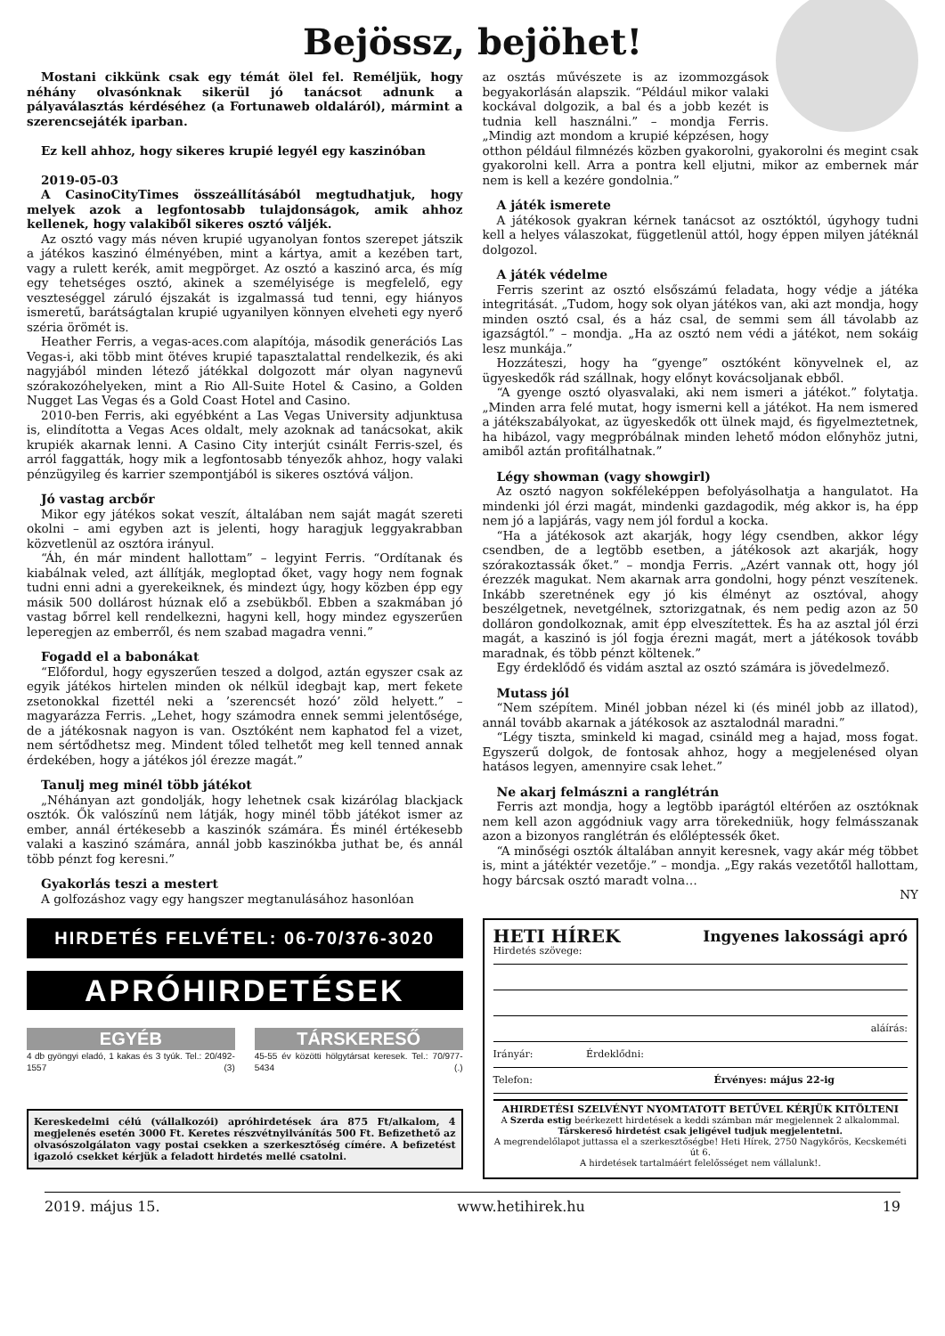Bejössz, bejöhet!
Mostani cikkünk csak egy témát ölel fel. Reméljük, hogy néhány olvasónknak sikerül jó tanácsot adnunk a pályaválasztás kérdéséhez (a Fortunaweb oldaláról), mármint a szerencsejáték iparban.
Ez kell ahhoz, hogy sikeres krupié legyél egy kaszinóban
2019-05-03
A CasinoCityTimes összeállításából megtudhatjuk, hogy melyek azok a legfontosabb tulajdonságok, amik ahhoz kellenek, hogy valakiből sikeres osztó váljék.
Az osztó vagy más néven krupié ugyanolyan fontos szerepet játszik a játékos kaszinó élményében, mint a kártya, amit a kezében tart, vagy a rulett kerék, amit megpörget. Az osztó a kaszinó arca, és míg egy tehetséges osztó, akinek a személyisége is megfelelő, egy veszteséggel záruló éjszakát is izgalmassá tud tenni, egy hiányos ismeretű, barátságtalan krupié ugyanilyen könnyen elveheti egy nyerő széria örömét is.
Heather Ferris, a vegas-aces.com alapítója, második generációs Las Vegas-i, aki több mint ötéves krupié tapasztalattal rendelkezik, és aki nagyjából minden létező játékkal dolgozott már olyan nagynevű szórakozóhelyeken, mint a Rio All-Suite Hotel & Casino, a Golden Nugget Las Vegas és a Gold Coast Hotel and Casino.
2010-ben Ferris, aki egyébként a Las Vegas University adjunktusa is, elindította a Vegas Aces oldalt, mely azoknak ad tanácsokat, akik krupiék akarnak lenni. A Casino City interjút csinált Ferris-szel, és arról faggatták, hogy mik a legfontosabb tényezők ahhoz, hogy valaki pénzügyileg és karrier szempontjából is sikeres osztóvá váljon.
Jó vastag arcbőr
Mikor egy játékos sokat veszít, általában nem saját magát szereti okolni – ami egyben azt is jelenti, hogy haragjuk leggyakrabban közvetlenül az osztóra irányul.
“Áh, én már mindent hallottam” – legyint Ferris. “Ordítanak és kiabálnak veled, azt állítják, megloptad őket, vagy hogy nem fognak tudni enni adni a gyerekeiknek, és mindezt úgy, hogy közben épp egy másik 500 dollárost húznak elő a zsebükből. Ebben a szakmában jó vastag bőrrel kell rendelkezni, hagyni kell, hogy mindez egyszerűen leperegjen az emberről, és nem szabad magadra venni.”
Fogadd el a babonákat
“Előfordul, hogy egyszerűen teszed a dolgod, aztán egyszer csak az egyik játékos hirtelen minden ok nélkül idegbajt kap, mert fekete zsetonokkal fizettél neki a ’szerencsét hozó’ zöld helyett.” – magyarázza Ferris. „Lehet, hogy számodra ennek semmi jelentősége, de a játékosnak nagyon is van. Osztóként nem kaphatod fel a vizet, nem sértődhetsz meg. Mindent tőled telhetőt meg kell tenned annak érdekében, hogy a játékos jól érezze magát.”
Tanulj meg minél több játékot
„Néhányan azt gondolják, hogy lehetnek csak kizárólag blackjack osztók. Ők valószínű nem látják, hogy minél több játékot ismer az ember, annál értékesebb a kaszinók számára. És minél értékesebb valaki a kaszinó számára, annál jobb kaszinókba juthat be, és annál több pénzt fog keresni.”
Gyakorlás teszi a mestert
A golfozáshoz vagy egy hangszer megtanulásához hasonlóan
az osztás művészete is az izommozgások begyakorlásán alapszik. “Például mikor valaki kockával dolgozik, a bal és a jobb kezét is tudnia kell használni.” – mondja Ferris. „Mindig azt mondom a krupié képzésen, hogy otthon például filmnézés közben gyakorolni, gyakorolni és megint csak gyakorolni kell. Arra a pontra kell eljutni, mikor az embernek már nem is kell a kezére gondolnia.”
A játék ismerete
A játékosok gyakran kérnek tanácsot az osztóktól, úgyhogy tudni kell a helyes válaszokat, függetlenül attól, hogy éppen milyen játéknál dolgozol.
A játék védelme
Ferris szerint az osztó elsőszámú feladata, hogy védje a játéka integritását. „Tudom, hogy sok olyan játékos van, aki azt mondja, hogy minden osztó csal, és a ház csal, de semmi sem áll távolabb az igazságtól.” – mondja. „Ha az osztó nem védi a játékot, nem sokáig lesz munkája.”
Hozzáteszi, hogy ha “gyenge” osztóként könyvelnek el, az ügyeskedők rád szállnak, hogy előnyt kovácsoljanak ebből.
“A gyenge osztó olyasvalaki, aki nem ismeri a játékot.” folytatja. „Minden arra felé mutat, hogy ismerni kell a játékot. Ha nem ismered a játékszabályokat, az ügyeskedők ott ülnek majd, és figyelmeztetnek, ha hibázol, vagy megpróbálnak minden lehető módon előnyhöz jutni, amiből aztán profitálhatnak.”
Légy showman (vagy showgirl)
Az osztó nagyon sokféleképpen befolyásolhatja a hangulatot. Ha mindenki jól érzi magát, mindenki gazdagodik, még akkor is, ha épp nem jó a lapjárás, vagy nem jól fordul a kocka.
“Ha a játékosok azt akarják, hogy légy csendben, akkor légy csendben, de a legtöbb esetben, a játékosok azt akarják, hogy szórakoztassák őket.” – mondja Ferris. „Azért vannak ott, hogy jól érezzék magukat. Nem akarnak arra gondolni, hogy pénzt veszítenek. Inkább szeretnének egy jó kis élményt az osztóval, ahogy beszélgetnek, nevetgélnek, sztorizgatnak, és nem pedig azon az 50 dolláron gondolkoznak, amit épp elveszítettek. És ha az asztal jól érzi magát, a kaszinó is jól fogja érezni magát, mert a játékosok tovább maradnak, és több pénzt költenek.”
Egy érdeklődő és vidám asztal az osztó számára is jövedelmező.
Mutass jól
“Nem szépítem. Minél jobban nézel ki (és minél jobb az illatod), annál tovább akarnak a játékosok az asztalodnál maradni.”
“Légy tiszta, sminkeld ki magad, csináld meg a hajad, moss fogat. Egyszerű dolgok, de fontosak ahhoz, hogy a megjelenésed olyan hatásos legyen, amennyire csak lehet.”
Ne akarj felmászni a ranglétrán
Ferris azt mondja, hogy a legtöbb iparágtól eltérően az osztóknak nem kell azon aggódniuk vagy arra törekedniük, hogy felmásszanak azon a bizonyos ranglétrán és előléptessék őket.
“A minőségi osztók általában annyit keresnek, vagy akár még többet is, mint a játéktér vezetője.” – mondja. „Egy rakás vezetőtől hallottam, hogy bárcsak osztó maradt volna…
NY
HIRDETÉS FELVÉTEL: 06-70/376-3020
APRÓHIRDETÉSEK
EGYÉB
4 db gyöngyi eladó, 1 kakas és 3 tyúk. Tel.: 20/492-1557 (3)
TÁRSKERESŐ
45-55 év közötti hölgytársat keresek. Tel.: 70/977-5434 (.)
Kereskedelmi célú (vállalkozói) apróhirdetések ára 875 Ft/alkalom, 4 megjelenés esetén 3000 Ft. Keretes részvétnyilvánítás 500 Ft. Befizethető az olvasószolgálaton vagy postai csekken a szerkesztőség címére. A befizetést igazoló csekket kérjük a feladott hirdetés mellé csatolni.
HETI HÍREK Ingyenes lakossági apró
Hirdetés szövege:
aláírás:
Irányár: Érdeklődni:
Telefon: Érvényes: május 22-ig
AHIRDETÉSI SZELVÉNYT NYOMTATOTT BETŰVEL KÉRJÜK KITÖLTENI
A Szerda estig beérkezett hirdetések a keddi számban már megjelennek 2 alkalommal.
Társkereső hirdetést csak jeligével tudjuk megjelentetni.
A megrendelőlapot juttassa el a szerkesztőségbe! Heti Hírek, 2750 Nagykőrös, Kecskeméti út 6.
A hirdetések tartalmáért felelősséget nem vállalunk!.
2019. május 15. www.hetihirek.hu 19